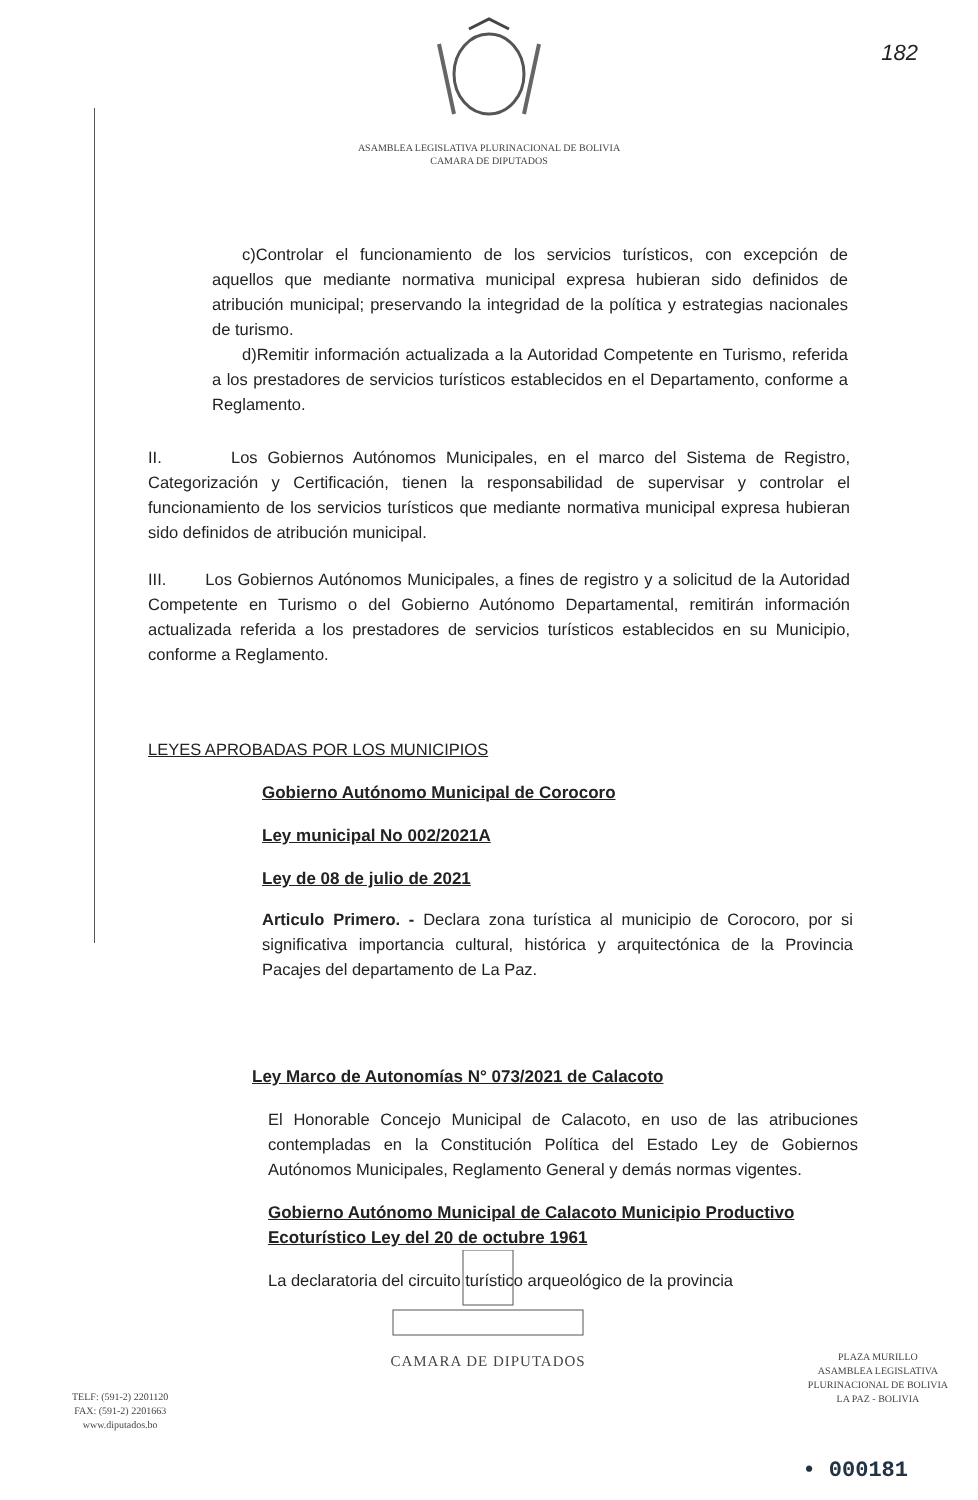182
ASAMBLEA LEGISLATIVA PLURINACIONAL DE BOLIVIA
CAMARA DE DIPUTADOS
c)Controlar el funcionamiento de los servicios turísticos, con excepción de aquellos que mediante normativa municipal expresa hubieran sido definidos de atribución municipal; preservando la integridad de la política y estrategias nacionales de turismo.
d)Remitir información actualizada a la Autoridad Competente en Turismo, referida a los prestadores de servicios turísticos establecidos en el Departamento, conforme a Reglamento.
II. Los Gobiernos Autónomos Municipales, en el marco del Sistema de Registro, Categorización y Certificación, tienen la responsabilidad de supervisar y controlar el funcionamiento de los servicios turísticos que mediante normativa municipal expresa hubieran sido definidos de atribución municipal.
III. Los Gobiernos Autónomos Municipales, a fines de registro y a solicitud de la Autoridad Competente en Turismo o del Gobierno Autónomo Departamental, remitirán información actualizada referida a los prestadores de servicios turísticos establecidos en su Municipio, conforme a Reglamento.
LEYES APROBADAS POR LOS MUNICIPIOS
Gobierno Autónomo Municipal de Corocoro
Ley municipal No 002/2021A
Ley de 08 de julio de 2021
Articulo Primero. - Declara zona turística al municipio de Corocoro, por si significativa importancia cultural, histórica y arquitectónica de la Provincia Pacajes del departamento de La Paz.
Ley Marco de Autonomías N° 073/2021 de Calacoto
El Honorable Concejo Municipal de Calacoto, en uso de las atribuciones contempladas en la Constitución Política del Estado Ley de Gobiernos Autónomos Municipales, Reglamento General y demás normas vigentes.
Gobierno Autónomo Municipal de Calacoto Municipio Productivo Ecoturístico Ley del 20 de octubre 1961
La declaratoria del circuito turístico arqueológico de la provincia
TELF: (591-2) 2201120
FAX: (591-2) 2201663
www.diputados.bo
CAMARA DE DIPUTADOS
PLAZA MURILLO
ASAMBLEA LEGISLATIVA
PLURINACIONAL DE BOLIVIA
LA PAZ - BOLIVIA
• 000181